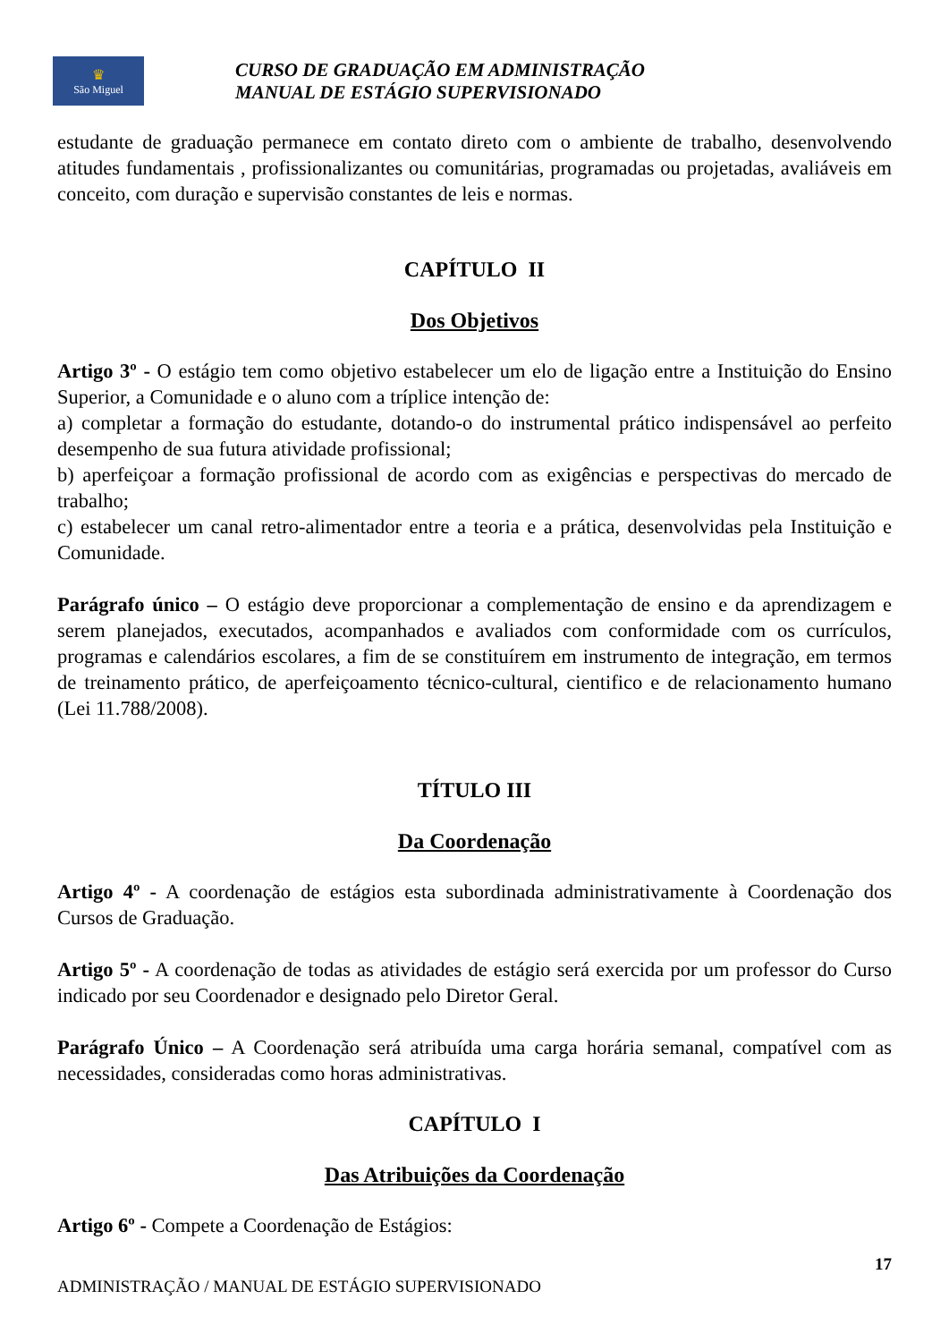♛
São Miguel
CURSO DE GRADUAÇÃO EM ADMINISTRAÇÃO
MANUAL DE ESTÁGIO SUPERVISIONADO
estudante de graduação permanece em contato direto com o ambiente de trabalho, desenvolvendo atitudes fundamentais , profissionalizantes ou comunitárias, programadas ou projetadas, avaliáveis em conceito, com duração e supervisão constantes de leis e normas.
CAPÍTULO II
Dos Objetivos
Artigo 3º - O estágio tem como objetivo estabelecer um elo de ligação entre a Instituição do Ensino Superior, a Comunidade e o aluno com a tríplice intenção de:
a) completar a formação do estudante, dotando-o do instrumental prático indispensável ao perfeito desempenho de sua futura atividade profissional;
b) aperfeiçoar a formação profissional de acordo com as exigências e perspectivas do mercado de trabalho;
c) estabelecer um canal retro-alimentador entre a teoria e a prática, desenvolvidas pela Instituição e Comunidade.
Parágrafo único – O estágio deve proporcionar a complementação de ensino e da aprendizagem e serem planejados, executados, acompanhados e avaliados com conformidade com os currículos, programas e calendários escolares, a fim de se constituírem em instrumento de integração, em termos de treinamento prático, de aperfeiçoamento técnico-cultural, cientifico e de relacionamento humano (Lei 11.788/2008).
TÍTULO III
Da Coordenação
Artigo 4º - A coordenação de estágios esta subordinada administrativamente à Coordenação dos Cursos de Graduação.
Artigo 5º - A coordenação de todas as atividades de estágio será exercida por um professor do Curso indicado por seu Coordenador e designado pelo Diretor Geral.
Parágrafo Único – A Coordenação será atribuída uma carga horária semanal, compatível com as necessidades, consideradas como horas administrativas.
CAPÍTULO I
Das Atribuições da Coordenação
Artigo 6º - Compete a Coordenação de Estágios:
17
ADMINISTRAÇÃO / MANUAL DE ESTÁGIO SUPERVISIONADO